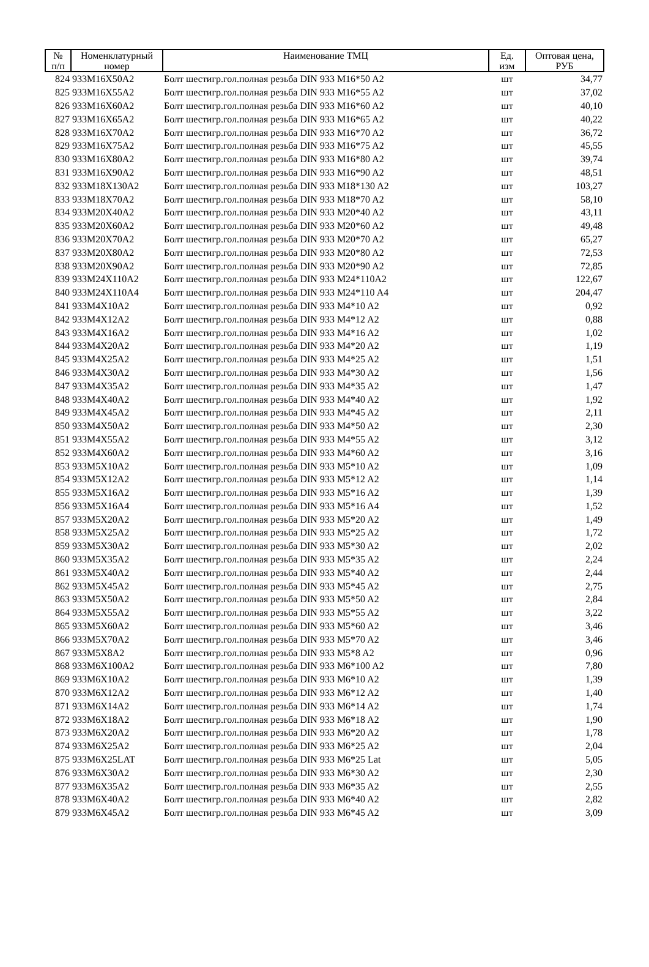| № п/п | Номенклатурный номер | Наименование ТМЦ | Ед. изм | Оптовая цена, РУБ |
| --- | --- | --- | --- | --- |
| 824 | 933M16X50A2 | Болт шестигр.гол.полная резьба DIN 933 M16*50 A2 | шт | 34,77 |
| 825 | 933M16X55A2 | Болт шестигр.гол.полная резьба DIN 933 M16*55 A2 | шт | 37,02 |
| 826 | 933M16X60A2 | Болт шестигр.гол.полная резьба DIN 933 M16*60 A2 | шт | 40,10 |
| 827 | 933M16X65A2 | Болт шестигр.гол.полная резьба DIN 933 M16*65 A2 | шт | 40,22 |
| 828 | 933M16X70A2 | Болт шестигр.гол.полная резьба DIN 933 M16*70 A2 | шт | 36,72 |
| 829 | 933M16X75A2 | Болт шестигр.гол.полная резьба DIN 933 M16*75 A2 | шт | 45,55 |
| 830 | 933M16X80A2 | Болт шестигр.гол.полная резьба DIN 933 M16*80 A2 | шт | 39,74 |
| 831 | 933M16X90A2 | Болт шестигр.гол.полная резьба DIN 933 M16*90 A2 | шт | 48,51 |
| 832 | 933M18X130A2 | Болт шестигр.гол.полная резьба DIN 933 M18*130 A2 | шт | 103,27 |
| 833 | 933M18X70A2 | Болт шестигр.гол.полная резьба DIN 933 M18*70 A2 | шт | 58,10 |
| 834 | 933M20X40A2 | Болт шестигр.гол.полная резьба DIN 933 M20*40 A2 | шт | 43,11 |
| 835 | 933M20X60A2 | Болт шестигр.гол.полная резьба DIN 933 M20*60 A2 | шт | 49,48 |
| 836 | 933M20X70A2 | Болт шестигр.гол.полная резьба DIN 933 M20*70 A2 | шт | 65,27 |
| 837 | 933M20X80A2 | Болт шестигр.гол.полная резьба DIN 933 M20*80 A2 | шт | 72,53 |
| 838 | 933M20X90A2 | Болт шестигр.гол.полная резьба DIN 933 M20*90 A2 | шт | 72,85 |
| 839 | 933M24X110A2 | Болт шестигр.гол.полная резьба DIN 933 M24*110A2 | шт | 122,67 |
| 840 | 933M24X110A4 | Болт шестигр.гол.полная резьба DIN 933 M24*110 A4 | шт | 204,47 |
| 841 | 933M4X10A2 | Болт шестигр.гол.полная резьба DIN 933 M4*10 A2 | шт | 0,92 |
| 842 | 933M4X12A2 | Болт шестигр.гол.полная резьба DIN 933 M4*12 A2 | шт | 0,88 |
| 843 | 933M4X16A2 | Болт шестигр.гол.полная резьба DIN 933 M4*16 A2 | шт | 1,02 |
| 844 | 933M4X20A2 | Болт шестигр.гол.полная резьба DIN 933 M4*20 A2 | шт | 1,19 |
| 845 | 933M4X25A2 | Болт шестигр.гол.полная резьба DIN 933 M4*25 A2 | шт | 1,51 |
| 846 | 933M4X30A2 | Болт шестигр.гол.полная резьба DIN 933 M4*30 A2 | шт | 1,56 |
| 847 | 933M4X35A2 | Болт шестигр.гол.полная резьба DIN 933 M4*35 A2 | шт | 1,47 |
| 848 | 933M4X40A2 | Болт шестигр.гол.полная резьба DIN 933 M4*40 A2 | шт | 1,92 |
| 849 | 933M4X45A2 | Болт шестигр.гол.полная резьба DIN 933 M4*45 A2 | шт | 2,11 |
| 850 | 933M4X50A2 | Болт шестигр.гол.полная резьба DIN 933 M4*50 A2 | шт | 2,30 |
| 851 | 933M4X55A2 | Болт шестигр.гол.полная резьба DIN 933 M4*55 A2 | шт | 3,12 |
| 852 | 933M4X60A2 | Болт шестигр.гол.полная резьба DIN 933 M4*60 A2 | шт | 3,16 |
| 853 | 933M5X10A2 | Болт шестигр.гол.полная резьба DIN 933 M5*10 A2 | шт | 1,09 |
| 854 | 933M5X12A2 | Болт шестигр.гол.полная резьба DIN 933 M5*12 A2 | шт | 1,14 |
| 855 | 933M5X16A2 | Болт шестигр.гол.полная резьба DIN 933 M5*16 A2 | шт | 1,39 |
| 856 | 933M5X16A4 | Болт шестигр.гол.полная резьба DIN 933 M5*16 A4 | шт | 1,52 |
| 857 | 933M5X20A2 | Болт шестигр.гол.полная резьба DIN 933 M5*20 A2 | шт | 1,49 |
| 858 | 933M5X25A2 | Болт шестигр.гол.полная резьба DIN 933 M5*25 A2 | шт | 1,72 |
| 859 | 933M5X30A2 | Болт шестигр.гол.полная резьба DIN 933 M5*30 A2 | шт | 2,02 |
| 860 | 933M5X35A2 | Болт шестигр.гол.полная резьба DIN 933 M5*35 A2 | шт | 2,24 |
| 861 | 933M5X40A2 | Болт шестигр.гол.полная резьба DIN 933 M5*40 A2 | шт | 2,44 |
| 862 | 933M5X45A2 | Болт шестигр.гол.полная резьба DIN 933 M5*45 A2 | шт | 2,75 |
| 863 | 933M5X50A2 | Болт шестигр.гол.полная резьба DIN 933 M5*50 A2 | шт | 2,84 |
| 864 | 933M5X55A2 | Болт шестигр.гол.полная резьба DIN 933 M5*55 A2 | шт | 3,22 |
| 865 | 933M5X60A2 | Болт шестигр.гол.полная резьба DIN 933 M5*60 A2 | шт | 3,46 |
| 866 | 933M5X70A2 | Болт шестигр.гол.полная резьба DIN 933 M5*70 A2 | шт | 3,46 |
| 867 | 933M5X8A2 | Болт шестигр.гол.полная резьба DIN 933 M5*8 A2 | шт | 0,96 |
| 868 | 933M6X100A2 | Болт шестигр.гол.полная резьба DIN 933 M6*100 A2 | шт | 7,80 |
| 869 | 933M6X10A2 | Болт шестигр.гол.полная резьба DIN 933 M6*10 A2 | шт | 1,39 |
| 870 | 933M6X12A2 | Болт шестигр.гол.полная резьба DIN 933 M6*12 A2 | шт | 1,40 |
| 871 | 933M6X14A2 | Болт шестигр.гол.полная резьба DIN 933 M6*14 A2 | шт | 1,74 |
| 872 | 933M6X18A2 | Болт шестигр.гол.полная резьба DIN 933 M6*18 A2 | шт | 1,90 |
| 873 | 933M6X20A2 | Болт шестигр.гол.полная резьба DIN 933 M6*20 A2 | шт | 1,78 |
| 874 | 933M6X25A2 | Болт шестигр.гол.полная резьба DIN 933 M6*25 A2 | шт | 2,04 |
| 875 | 933M6X25LAT | Болт шестигр.гол.полная резьба DIN 933 M6*25 Lat | шт | 5,05 |
| 876 | 933M6X30A2 | Болт шестигр.гол.полная резьба DIN 933 M6*30 A2 | шт | 2,30 |
| 877 | 933M6X35A2 | Болт шестигр.гол.полная резьба DIN 933 M6*35 A2 | шт | 2,55 |
| 878 | 933M6X40A2 | Болт шестигр.гол.полная резьба DIN 933 M6*40 A2 | шт | 2,82 |
| 879 | 933M6X45A2 | Болт шестигр.гол.полная резьба DIN 933 M6*45 A2 | шт | 3,09 |